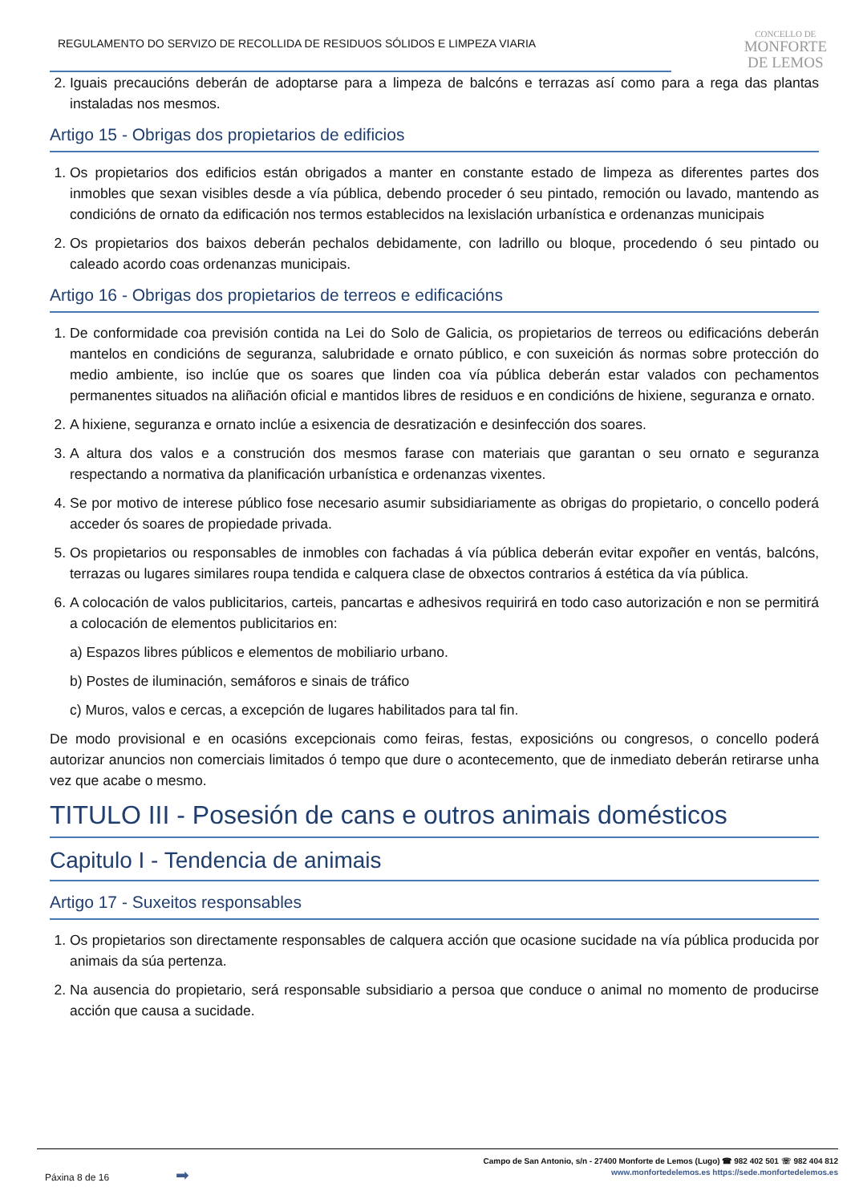REGULAMENTO DO SERVIZO DE RECOLLIDA DE RESIDUOS SÓLIDOS E LIMPEZA VIARIA
CONCELLO DE
MONFORTE
DE LEMOS
2. Iguais precaucións deberán de adoptarse para a limpeza de balcóns e terrazas así como para a rega das plantas instaladas nos mesmos.
Artigo 15 - Obrigas dos propietarios de edificios
1. Os propietarios dos edificios están obrigados a manter en constante estado de limpeza as diferentes partes dos inmobles que sexan visibles desde a vía pública, debendo proceder ó seu pintado, remoción ou lavado, mantendo as condicións de ornato da edificación nos termos establecidos na lexislación urbanística e ordenanzas municipais
2. Os propietarios dos baixos deberán pechalos debidamente, con ladrillo ou bloque, procedendo ó seu pintado ou caleado acordo coas ordenanzas municipais.
Artigo 16 - Obrigas dos propietarios de terreos e edificacións
1. De conformidade coa previsión contida na Lei do Solo de Galicia, os propietarios de terreos ou edificacións deberán mantelos en condicións de seguranza, salubridade e ornato público, e con suxeición ás normas sobre protección do medio ambiente, iso inclúe que os soares que linden coa vía pública deberán estar valados con pechamentos permanentes situados na aliñación oficial e mantidos libres de residuos e en condicións de hixiene, seguranza e ornato.
2. A hixiene, seguranza e ornato inclúe a esixencia de desratización e desinfección dos soares.
3. A altura dos valos e a construción dos mesmos farase con materiais que garantan o seu ornato e seguranza respectando a normativa da planificación urbanística e ordenanzas vixentes.
4. Se por motivo de interese público fose necesario asumir subsidiariamente as obrigas do propietario, o concello poderá acceder ós soares de propiedade privada.
5. Os propietarios ou responsables de inmobles con fachadas á vía pública deberán evitar expoñer en ventás, balcóns, terrazas ou lugares similares roupa tendida e calquera clase de obxectos contrarios á estética da vía pública.
6. A colocación de valos publicitarios, carteis, pancartas e adhesivos requirirá en todo caso autorización e non se permitirá a colocación de elementos publicitarios en:
a) Espazos libres públicos e elementos de mobiliario urbano.
b) Postes de iluminación, semáforos e sinais de tráfico
c) Muros, valos e cercas, a excepción de lugares habilitados para tal fin.
De modo provisional e en ocasións excepcionais como feiras, festas, exposicións ou congresos, o concello poderá autorizar anuncios non comerciais limitados ó tempo que dure o acontecemento, que de inmediato deberán retirarse unha vez que acabe o mesmo.
TITULO III - Posesión de cans e outros animais domésticos
Capitulo I - Tendencia de animais
Artigo 17 - Suxeitos responsables
1. Os propietarios son directamente responsables de calquera acción que ocasione sucidade na vía pública producida por animais da súa pertenza.
2. Na ausencia do propietario, será responsable subsidiario a persoa que conduce o animal no momento de producirse acción que causa a sucidade.
Páxina 8 de 16 ➡
Campo de San Antonio, s/n - 27400 Monforte de Lemos (Lugo) ☎ 982 402 501 ☏ 982 404 812
www.monfortedelemos.es https://sede.monfortedelemos.es